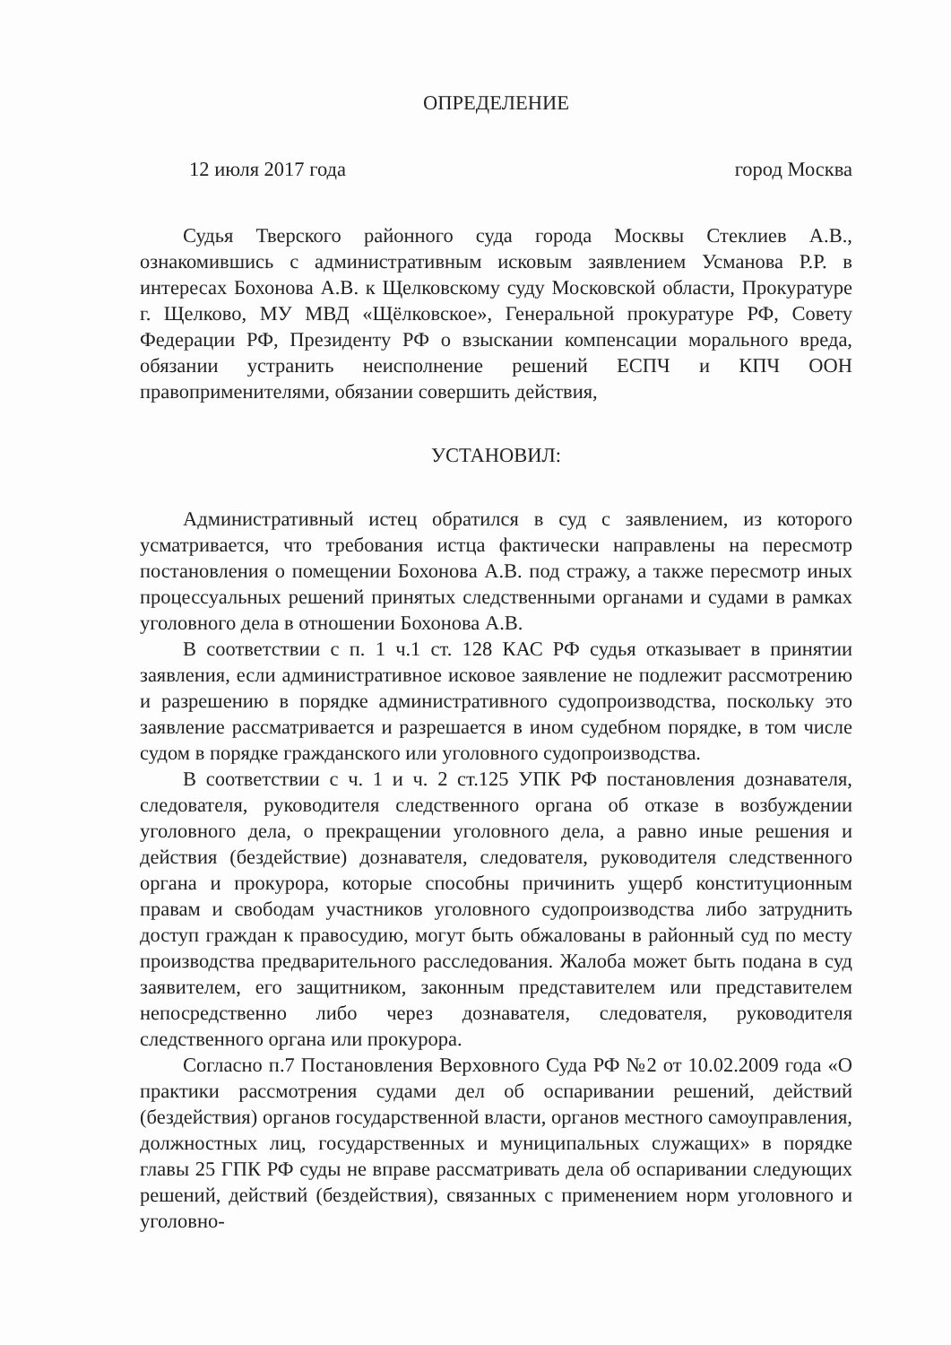ОПРЕДЕЛЕНИЕ
12 июля 2017 года город Москва
Судья Тверского районного суда города Москвы Стеклиев А.В., ознакомившись с административным исковым заявлением Усманова Р.Р. в интересах Бохонова А.В. к Щелковскому суду Московской области, Прокуратуре г. Щелково, МУ МВД «Щёлковское», Генеральной прокуратуре РФ, Совету Федерации РФ, Президенту РФ о взыскании компенсации морального вреда, обязании устранить неисполнение решений ЕСПЧ и КПЧ ООН правоприменителями, обязании совершить действия,
УСТАНОВИЛ:
Административный истец обратился в суд с заявлением, из которого усматривается, что требования истца фактически направлены на пересмотр постановления о помещении Бохонова А.В. под стражу, а также пересмотр иных процессуальных решений принятых следственными органами и судами в рамках уголовного дела в отношении Бохонова А.В.
В соответствии с п. 1 ч.1 ст. 128 КАС РФ судья отказывает в принятии заявления, если административное исковое заявление не подлежит рассмотрению и разрешению в порядке административного судопроизводства, поскольку это заявление рассматривается и разрешается в ином судебном порядке, в том числе судом в порядке гражданского или уголовного судопроизводства.
В соответствии с ч. 1 и ч. 2 ст.125 УПК РФ постановления дознавателя, следователя, руководителя следственного органа об отказе в возбуждении уголовного дела, о прекращении уголовного дела, а равно иные решения и действия (бездействие) дознавателя, следователя, руководителя следственного органа и прокурора, которые способны причинить ущерб конституционным правам и свободам участников уголовного судопроизводства либо затруднить доступ граждан к правосудию, могут быть обжалованы в районный суд по месту производства предварительного расследования. Жалоба может быть подана в суд заявителем, его защитником, законным представителем или представителем непосредственно либо через дознавателя, следователя, руководителя следственного органа или прокурора.
Согласно п.7 Постановления Верховного Суда РФ №2 от 10.02.2009 года «О практики рассмотрения судами дел об оспаривании решений, действий (бездействия) органов государственной власти, органов местного самоуправления, должностных лиц, государственных и муниципальных служащих» в порядке главы 25 ГПК РФ суды не вправе рассматривать дела об оспаривании следующих решений, действий (бездействия), связанных с применением норм уголовного и уголовно-